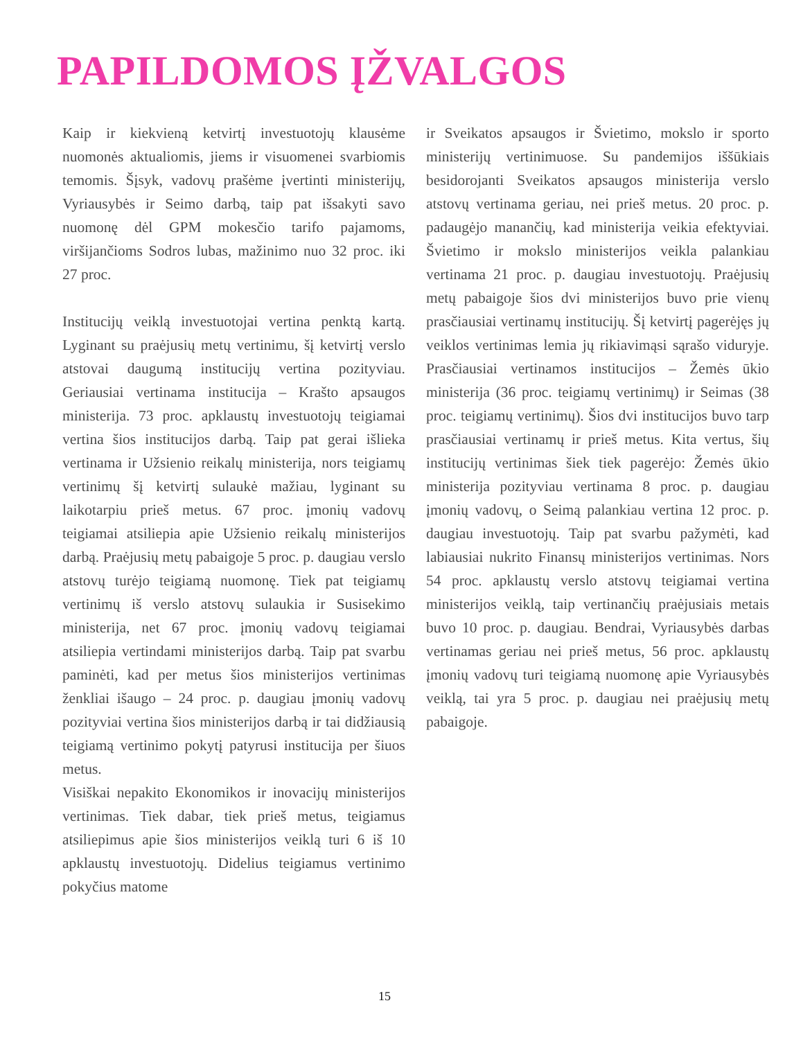PAPILDOMOS ĮŽVALGOS
Kaip ir kiekvieną ketvirtį investuotojų klausėme nuomonės aktualiomis, jiems ir visuomenei svarbiomis temomis. Šįsyk, vadovų prašėme įvertinti ministerijų, Vyriausybės ir Seimo darbą, taip pat išsakyti savo nuomonę dėl GPM mokesčio tarifo pajamoms, viršijančioms Sodros lubas, mažinimo nuo 32 proc. iki 27 proc.
Institucijų veiklą investuotojai vertina penktą kartą. Lyginant su praėjusių metų vertinimu, šį ketvirtį verslo atstovai daugumą institucijų vertina pozityviau. Geriausiai vertinama institucija – Krašto apsaugos ministerija. 73 proc. apklaustų investuotojų teigiamai vertina šios institucijos darbą. Taip pat gerai išlieka vertinama ir Užsienio reikalų ministerija, nors teigiamų vertinimų šį ketvirtį sulaukė mažiau, lyginant su laikotarpiu prieš metus. 67 proc. įmonių vadovų teigiamai atsiliepia apie Užsienio reikalų ministerijos darbą. Praėjusių metų pabaigoje 5 proc. p. daugiau verslo atstovų turėjo teigiamą nuomonę. Tiek pat teigiamų vertinimų iš verslo atstovų sulaukia ir Susisekimo ministerija, net 67 proc. įmonių vadovų teigiamai atsiliepia vertindami ministerijos darbą. Taip pat svarbu paminėti, kad per metus šios ministerijos vertinimas ženkliai išaugo – 24 proc. p. daugiau įmonių vadovų pozityviai vertina šios ministerijos darbą ir tai didžiausią teigiamą vertinimo pokytį patyrusi institucija per šiuos metus.
Visiškai nepakito Ekonomikos ir inovacijų ministerijos vertinimas. Tiek dabar, tiek prieš metus, teigiamus atsiliepimus apie šios ministerijos veiklą turi 6 iš 10 apklaustų investuotojų. Didelius teigiamus vertinimo pokyčius matome
ir Sveikatos apsaugos ir Švietimo, mokslo ir sporto ministerijų vertinimuose. Su pandemijos iššūkiais besidorojanti Sveikatos apsaugos ministerija verslo atstovų vertinama geriau, nei prieš metus. 20 proc. p. padaugėjo manančių, kad ministerija veikia efektyviai. Švietimo ir mokslo ministerijos veikla palankiau vertinama 21 proc. p. daugiau investuotojų. Praėjusių metų pabaigoje šios dvi ministerijos buvo prie vienų prasčiausiai vertinamų institucijų. Šį ketvirtį pagerėjęs jų veiklos vertinimas lemia jų rikiavimąsi sąrašo viduryje. Prasčiausiai vertinamos institucijos – Žemės ūkio ministerija (36 proc. teigiamų vertinimų) ir Seimas (38 proc. teigiamų vertinimų). Šios dvi institucijos buvo tarp prasčiausiai vertinamų ir prieš metus. Kita vertus, šių institucijų vertinimas šiek tiek pagerėjo: Žemės ūkio ministerija pozityviau vertinama 8 proc. p. daugiau įmonių vadovų, o Seimą palankiau vertina 12 proc. p. daugiau investuotojų. Taip pat svarbu pažymėti, kad labiausiai nukrito Finansų ministerijos vertinimas. Nors 54 proc. apklaustų verslo atstovų teigiamai vertina ministerijos veiklą, taip vertinančių praėjusiais metais buvo 10 proc. p. daugiau. Bendrai, Vyriausybės darbas vertinamas geriau nei prieš metus, 56 proc. apklaustų įmonių vadovų turi teigiamą nuomonę apie Vyriausybės veiklą, tai yra 5 proc. p. daugiau nei praėjusių metų pabaigoje.
15